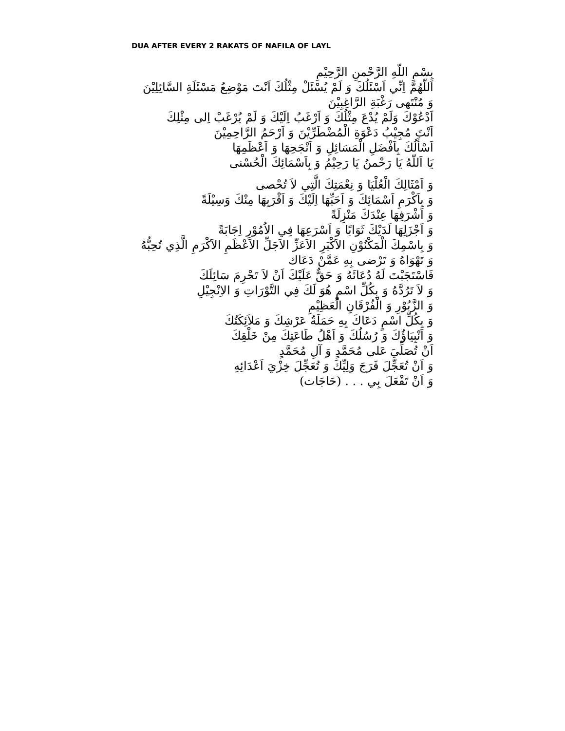DUA AFTER EVERY 2 RAKATS OF NAFILA OF LAYL
بِسْمِ اللّهِ الرَّحْمنِ الرَّحِيْمِ
اَللّهُمَّ اِنِّي اَسْئَلُكَ وَ لَمْ يُسْئَلْ مِثْلُكَ اَنْتَ مَوْضِعُ مَسْئَلَةِ السَّائِلِيْنَ
وَ مُنْتَهى رَغْبَةِ الرَّاغِبِيْنَ
اَدْعُوْكَ وَلَمْ يُدْعَ مِثْلُكَ وَ اَرْغَبُ اِلَيْكَ وَ لَمْ يُرْغَبْ اِلى مِثْلِكَ
اَنْتَ مُجِيْبُ دَعْوَةِ الْمُضْطَرِّيْنَ وَ اَرْحَمُ الرَّاحِمِيْنَ
اَسْأَلُكَ بِاَفْضَلِ الْمَسَائِلِ وَ اَنْجَحِهَا وَ اَعْظَمِهَا
يَا اَللّهُ يَا رَحْمنُ يَا رَحِيْمُ وَ بِاَسْمَائِكَ الْحُسْنى
وَ اَمْثَالِكَ الْعُلْيَا وَ نِعْمَتِكَ الَّتِي لاَ تُحْصى
وَ بِاَكْرَمِ اَسْمَائِكَ وَ اَحَبِّهَا اِلَيْكَ وَ اَقْرَبِهَا مِنْكَ وَسِيْلَةً
وَ اَشْرَفِهَا عِنْدَكَ مَنْزِلَةً
وَ اَجْزَلِهَا لَدَيْكَ ثَوَابًا وَ اَسْرَعِهَا فِي الاُمُوْرِ اِجَابَةً
وَ بِاسْمِكَ الْمَكْنُوْنِ الاَكْبَرِ الاَعَزِّ الاَجَلِّ الاَعْظَمِ الاَكْرَمِ الَّذِي تُحِبُّهُ
وَ تَهْوَاهُ وَ تَرْضى بِهِ عَمَّنْ دَعَاك
فَاسْتَجَبْتَ لَهُ دُعَائَهُ وَ حَقٌّ عَلَيْكَ اَنْ لاَ تَحْرِمَ سَائِلَكَ
وَ لاَ تَرُدَّهُ وَ بِكُلِّ اسْمٍ هُوَ لَكَ فِي التَّوْرَاتِ وَ الاِنْجِيْلِ
وَ الزَّبُوْرِ وَ الْفُرْقَانِ الْعَظِيْمِ
وَ بِكُلِّ اسْمٍ دَعَاكَ بِهِ حَمَلَةُ عَرْشِكَ وَ مَلاَئِكَتُكَ
وَ اَنْبِيَاؤُكَ وَ رُسُلُكَ وَ اَهْلُ طَاعَتِكَ مِنْ خَلْقِكَ
اَنْ تُصَلِّيَ عَلى مُحَمَّدٍ وَ آلِ مُحَمَّدٍ
وَ اَنْ تُعَجِّلَ فَرَجَ وَلِيِّكَ وَ تُعَجِّلَ خِزْيَ اَعْدَائِهِ
وَ اَنْ تَفْعَلَ بِي . . . (حَاجَات)